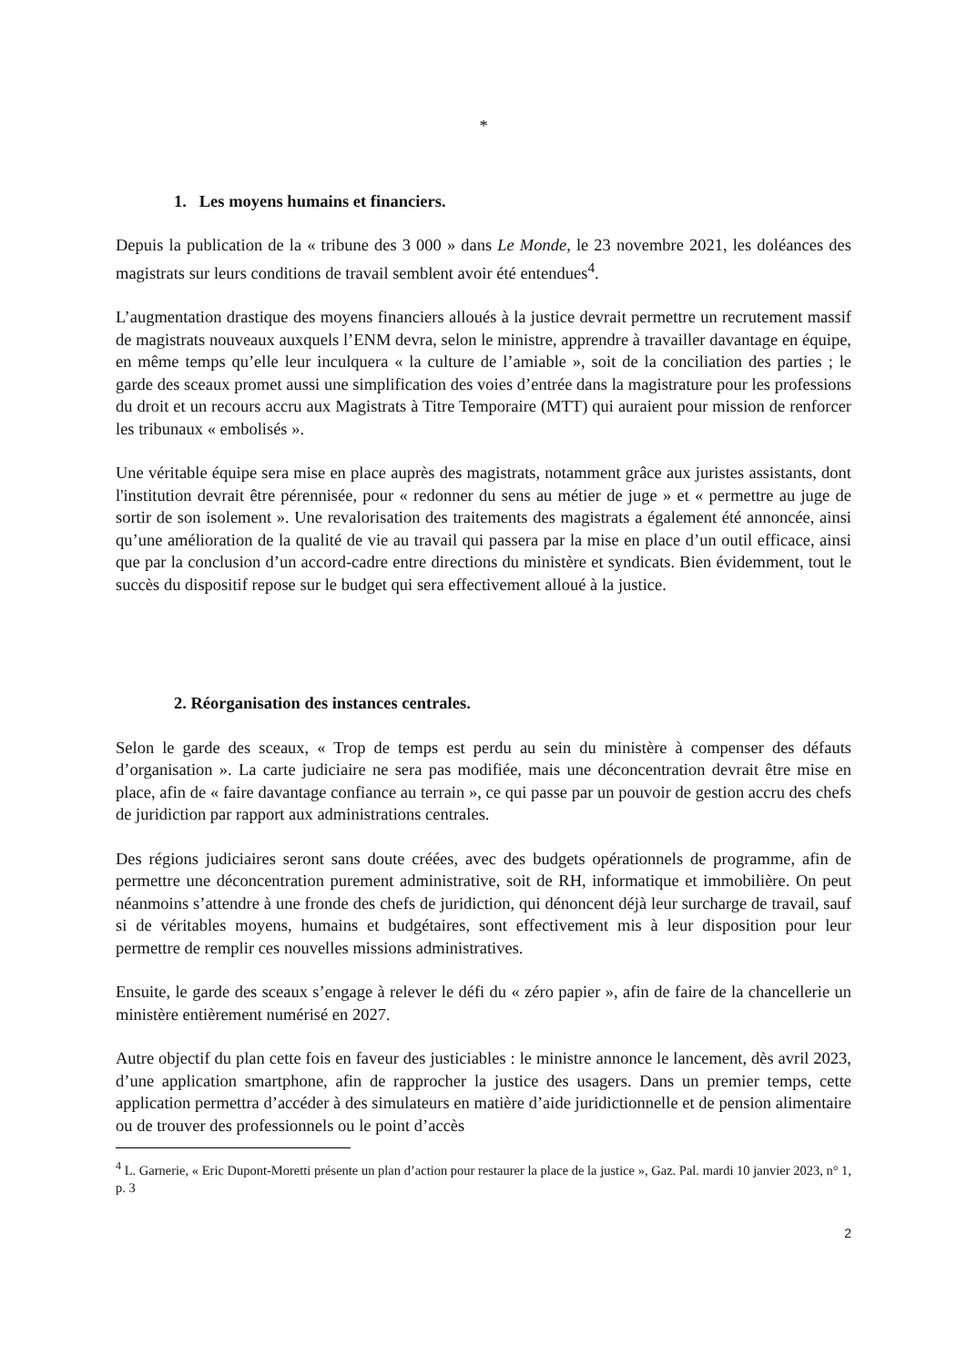*
1. Les moyens humains et financiers.
Depuis la publication de la « tribune des 3 000 » dans Le Monde, le 23 novembre 2021, les doléances des magistrats sur leurs conditions de travail semblent avoir été entendues<sup>4</sup>.
L’augmentation drastique des moyens financiers alloués à la justice devrait permettre un recrutement massif de magistrats nouveaux auxquels l’ENM devra, selon le ministre, apprendre à travailler davantage en équipe, en même temps qu’elle leur inculquera « la culture de l’amiable », soit de la conciliation des parties ; le garde des sceaux promet aussi une simplification des voies d’entrée dans la magistrature pour les professions du droit et un recours accru aux Magistrats à Titre Temporaire (MTT) qui auraient pour mission de renforcer les tribunaux « embolisés ».
Une véritable équipe sera mise en place auprès des magistrats, notamment grâce aux juristes assistants, dont l'institution devrait être pérennisée, pour « redonner du sens au métier de juge » et « permettre au juge de sortir de son isolement ». Une revalorisation des traitements des magistrats a également été annoncée, ainsi qu’une amélioration de la qualité de vie au travail qui passera par la mise en place d’un outil efficace, ainsi que par la conclusion d’un accord-cadre entre directions du ministère et syndicats. Bien évidemment, tout le succès du dispositif repose sur le budget qui sera effectivement alloué à la justice.
2. Réorganisation des instances centrales.
Selon le garde des sceaux, « Trop de temps est perdu au sein du ministère à compenser des défauts d’organisation ». La carte judiciaire ne sera pas modifiée, mais une déconcentration devrait être mise en place, afin de « faire davantage confiance au terrain », ce qui passe par un pouvoir de gestion accru des chefs de juridiction par rapport aux administrations centrales.
Des régions judiciaires seront sans doute créées, avec des budgets opérationnels de programme, afin de permettre une déconcentration purement administrative, soit de RH, informatique et immobilière. On peut néanmoins s’attendre à une fronde des chefs de juridiction, qui dénoncent déjà leur surcharge de travail, sauf si de véritables moyens, humains et budgétaires, sont effectivement mis à leur disposition pour leur permettre de remplir ces nouvelles missions administratives.
Ensuite, le garde des sceaux s’engage à relever le défi du « zéro papier », afin de faire de la chancellerie un ministère entièrement numérisé en 2027.
Autre objectif du plan cette fois en faveur des justiciables : le ministre annonce le lancement, dès avril 2023, d’une application smartphone, afin de rapprocher la justice des usagers. Dans un premier temps, cette application permettra d’accéder à des simulateurs en matière d’aide juridictionnelle et de pension alimentaire ou de trouver des professionnels ou le point d’accès
<sup>4</sup> L. Garnerie, « Eric Dupont-Moretti présente un plan d’action pour restaurer la place de la justice », Gaz. Pal. mardi 10 janvier 2023, n° 1, p. 3
2